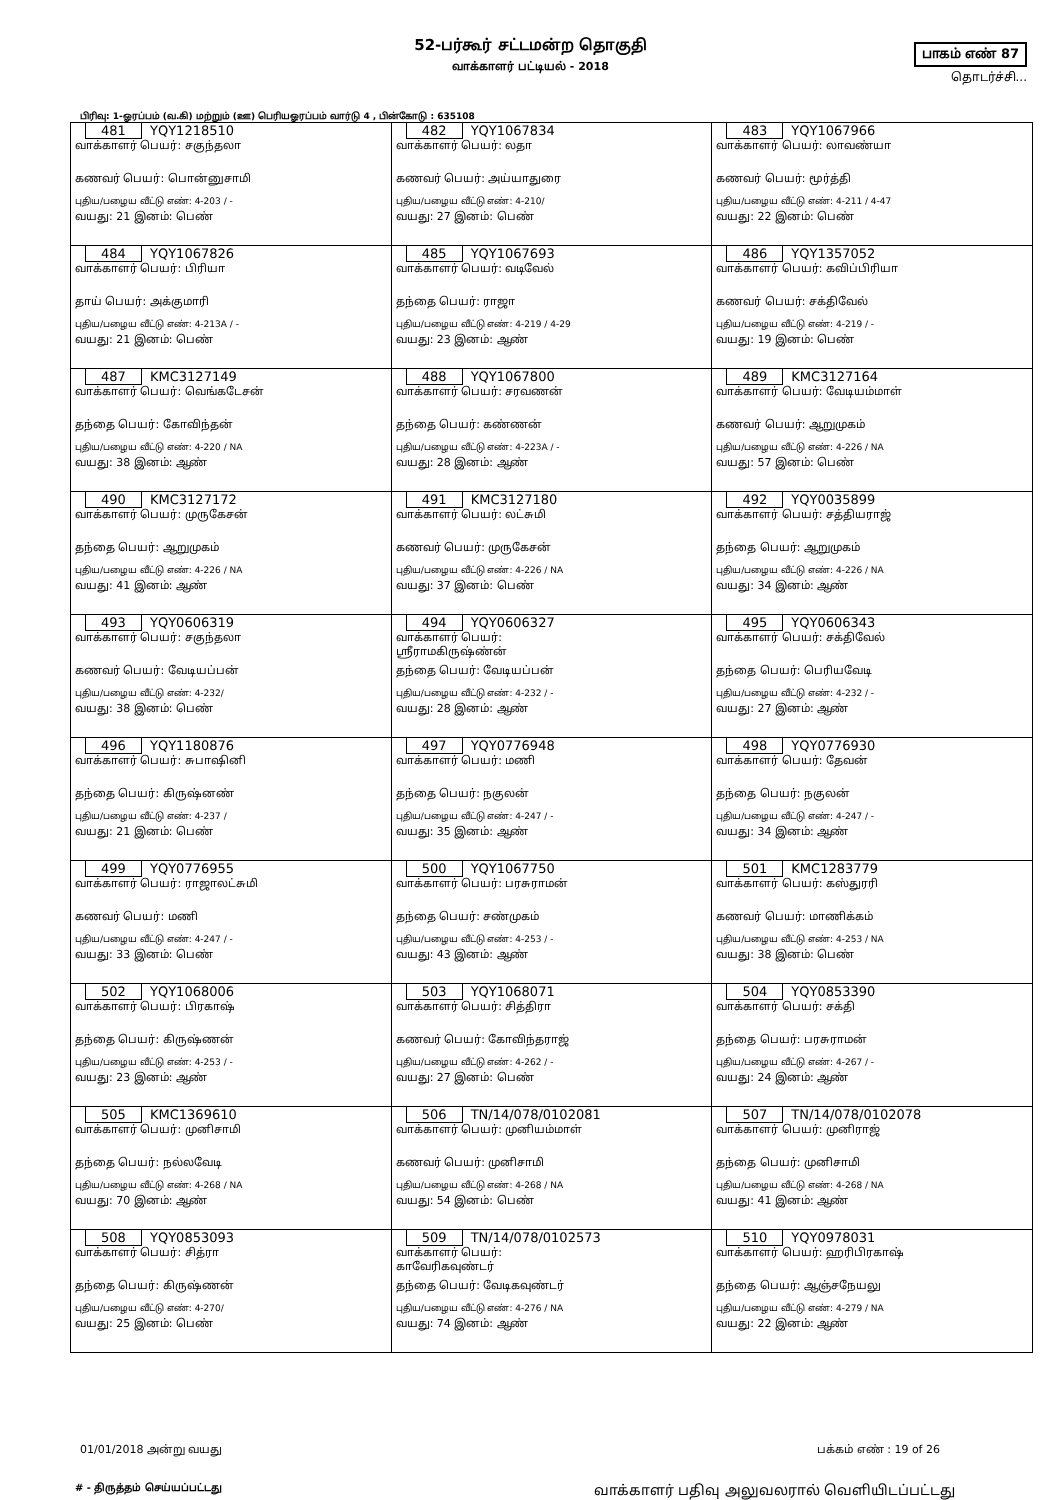52-பர்கூர் சட்டமன்ற தொகுதி
வாக்காளர் பட்டியல் - 2018
பாகம் எண் 87
தொடர்ச்சி...
பிரிவு: 1-ஓரப்பம் (வ.கி) மற்றும் (ஊ) பெரியஓரப்பம் வார்டு 4 , பின்கோடு : 635108
| 481 YQY1218510 வாக்காளர் பெயர்: சகுந்தலா கணவர் பெயர்: பொன்னுசாமி புதிய/பழைய வீட்டு எண்: 4-203 / - வயது: 21 இனம்: பெண் | 482 YQY1067834 வாக்காளர் பெயர்: லதா கணவர் பெயர்: அய்யாதுரை புதிய/பழைய வீட்டு எண்: 4-210/ வயது: 27 இனம்: பெண் | 483 YQY1067966 வாக்காளர் பெயர்: லாவண்யா கணவர் பெயர்: மூர்த்தி புதிய/பழைய வீட்டு எண்: 4-211 / 4-47 வயது: 22 இனம்: பெண் |
| 484 YQY1067826 வாக்காளர் பெயர்: பிரியா தாய் பெயர்: அக்குமாரி புதிய/பழைய வீட்டு எண்: 4-213A / - வயது: 21 இனம்: பெண் | 485 YQY1067693 வாக்காளர் பெயர்: வடிவேல் தந்தை பெயர்: ராஜா புதிய/பழைய வீட்டு எண்: 4-219 / 4-29 வயது: 23 இனம்: ஆண் | 486 YQY1357052 வாக்காளர் பெயர்: கவிப்பிரியா கணவர் பெயர்: சக்திவேல் புதிய/பழைய வீட்டு எண்: 4-219 / - வயது: 19 இனம்: பெண் |
| 487 KMC3127149 வாக்காளர் பெயர்: வெங்கடேசன் தந்தை பெயர்: கோவிந்தன் புதிய/பழைய வீட்டு எண்: 4-220 / NA வயது: 38 இனம்: ஆண் | 488 YQY1067800 வாக்காளர் பெயர்: சரவணன் தந்தை பெயர்: கண்ணன் புதிய/பழைய வீட்டு எண்: 4-223A / - வயது: 28 இனம்: ஆண் | 489 KMC3127164 வாக்காளர் பெயர்: வேடியம்மாள் கணவர் பெயர்: ஆறுமுகம் புதிய/பழைய வீட்டு எண்: 4-226 / NA வயது: 57 இனம்: பெண் |
| 490 KMC3127172 வாக்காளர் பெயர்: முருகேசன் தந்தை பெயர்: ஆறுமுகம் புதிய/பழைய வீட்டு எண்: 4-226 / NA வயது: 41 இனம்: ஆண் | 491 KMC3127180 வாக்காளர் பெயர்: லட்சுமி கணவர் பெயர்: முருகேசன் புதிய/பழைய வீட்டு எண்: 4-226 / NA வயது: 37 இனம்: பெண் | 492 YQY0035899 வாக்காளர் பெயர்: சத்தியராஜ் தந்தை பெயர்: ஆறுமுகம் புதிய/பழைய வீட்டு எண்: 4-226 / NA வயது: 34 இனம்: ஆண் |
| 493 YQY0606319 வாக்காளர் பெயர்: சகுந்தலா கணவர் பெயர்: வேடியப்பன் புதிய/பழைய வீட்டு எண்: 4-232/ வயது: 38 இனம்: பெண் | 494 YQY0606327 வாக்காளர் பெயர்: ஸ்ரீராமகிருஷ்ண்ன் தந்தை பெயர்: வேடியப்பன் புதிய/பழைய வீட்டு எண்: 4-232 / - வயது: 28 இனம்: ஆண் | 495 YQY0606343 வாக்காளர் பெயர்: சக்திவேல் தந்தை பெயர்: பெரியவேடி புதிய/பழைய வீட்டு எண்: 4-232 / - வயது: 27 இனம்: ஆண் |
| 496 YQY1180876 வாக்காளர் பெயர்: சுபாஷினி தந்தை பெயர்: கிருஷ்னண் புதிய/பழைய வீட்டு எண்: 4-237 / வயது: 21 இனம்: பெண் | 497 YQY0776948 வாக்காளர் பெயர்: மணி தந்தை பெயர்: நகுலன் புதிய/பழைய வீட்டு எண்: 4-247 / - வயது: 35 இனம்: ஆண் | 498 YQY0776930 வாக்காளர் பெயர்: தேவன் தந்தை பெயர்: நகுலன் புதிய/பழைய வீட்டு எண்: 4-247 / - வயது: 34 இனம்: ஆண் |
| 499 YQY0776955 வாக்காளர் பெயர்: ராஜாலட்சுமி கணவர் பெயர்: மணி புதிய/பழைய வீட்டு எண்: 4-247 / - வயது: 33 இனம்: பெண் | 500 YQY1067750 வாக்காளர் பெயர்: பரசுராமன் தந்தை பெயர்: சண்முகம் புதிய/பழைய வீட்டு எண்: 4-253 / - வயது: 43 இனம்: ஆண் | 501 KMC1283779 வாக்காளர் பெயர்: கஸ்துரரி கணவர் பெயர்: மாணிக்கம் புதிய/பழைய வீட்டு எண்: 4-253 / NA வயது: 38 இனம்: பெண் |
| 502 YQY1068006 வாக்காளர் பெயர்: பிரகாஷ் தந்தை பெயர்: கிருஷ்ணன் புதிய/பழைய வீட்டு எண்: 4-253 / - வயது: 23 இனம்: ஆண் | 503 YQY1068071 வாக்காளர் பெயர்: சித்திரா கணவர் பெயர்: கோவிந்தராஜ் புதிய/பழைய வீட்டு எண்: 4-262 / - வயது: 27 இனம்: பெண் | 504 YQY0853390 வாக்காளர் பெயர்: சக்தி தந்தை பெயர்: பரசுராமன் புதிய/பழைய வீட்டு எண்: 4-267 / - வயது: 24 இனம்: ஆண் |
| 505 KMC1369610 வாக்காளர் பெயர்: முனிசாமி தந்தை பெயர்: நல்லவேடி புதிய/பழைய வீட்டு எண்: 4-268 / NA வயது: 70 இனம்: ஆண் | 506 TN/14/078/0102081 வாக்காளர் பெயர்: முனியம்மாள் கணவர் பெயர்: முனிசாமி புதிய/பழைய வீட்டு எண்: 4-268 / NA வயது: 54 இனம்: பெண் | 507 TN/14/078/0102078 வாக்காளர் பெயர்: முனிராஜ் தந்தை பெயர்: முனிசாமி புதிய/பழைய வீட்டு எண்: 4-268 / NA வயது: 41 இனம்: ஆண் |
| 508 YQY0853093 வாக்காளர் பெயர்: சித்ரா தந்தை பெயர்: கிருஷ்ணன் புதிய/பழைய வீட்டு எண்: 4-270/ வயது: 25 இனம்: பெண் | 509 TN/14/078/0102573 வாக்காளர் பெயர்: காவேரிகவுண்டர் தந்தை பெயர்: வேடிகவுண்டர் புதிய/பழைய வீட்டு எண்: 4-276 / NA வயது: 74 இனம்: ஆண் | 510 YQY0978031 வாக்காளர் பெயர்: ஹரிபிரகாஷ் தந்தை பெயர்: ஆஞ்சநேயலு புதிய/பழைய வீட்டு எண்: 4-279 / NA வயது: 22 இனம்: ஆண் |
01/01/2018 அன்று வயது பக்கம் எண் : 19 of 26
# - திருத்தம் செய்யப்பட்டது வாக்காளர் பதிவு அலுவலரால் வெளியிடப்பட்டது